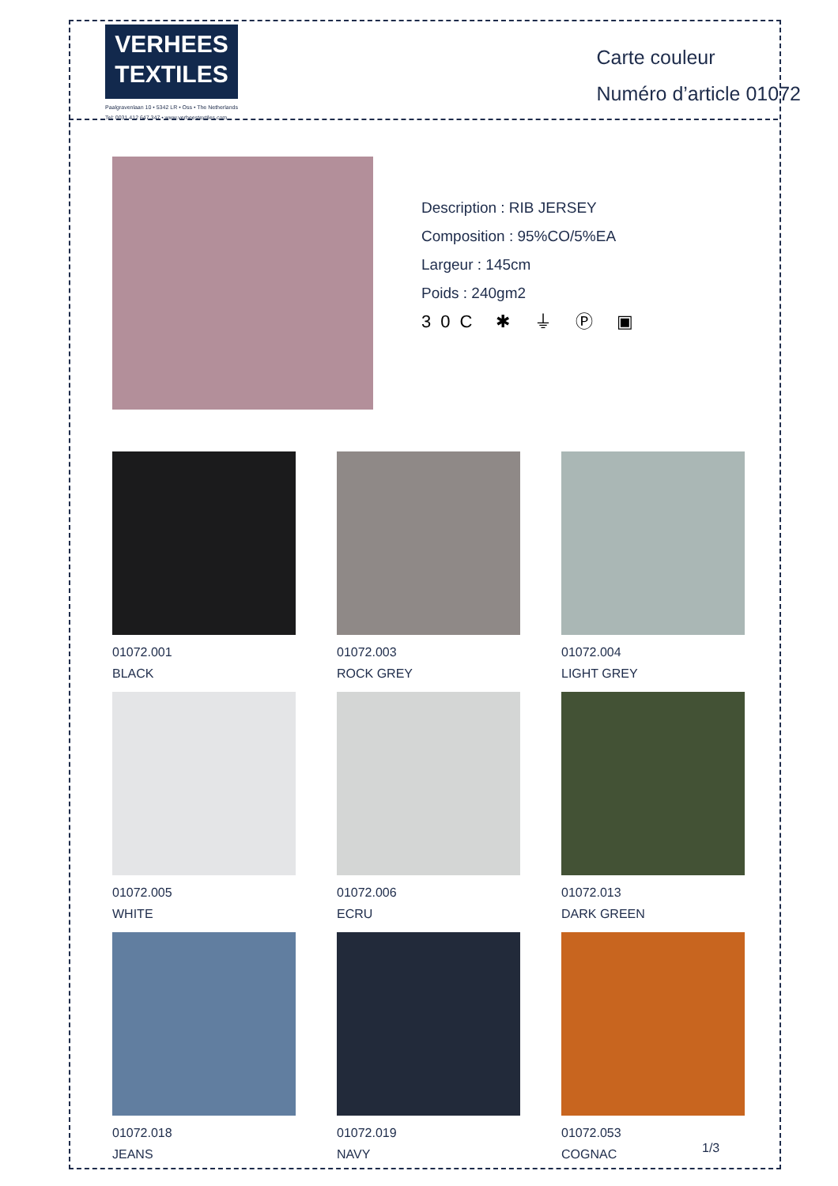VERHEES
TEXTILES
Paalgravenlaan 10 • 5342 LR • Oss • The Netherlands
Tel: 0031 412 647 347 • www.verheestextiles.com
Carte couleur
Numéro d’article 01072
Description : RIB JERSEY
Composition : 95%CO/5%EA
Largeur : 145cm
Poids : 240gm2
30C ✱ ⏚ Ⓟ ▣
01072.001
BLACK
01072.003
ROCK GREY
01072.004
LIGHT GREY
01072.005
WHITE
01072.006
ECRU
01072.013
DARK GREEN
01072.018
JEANS
01072.019
NAVY
01072.053
COGNAC
1/3